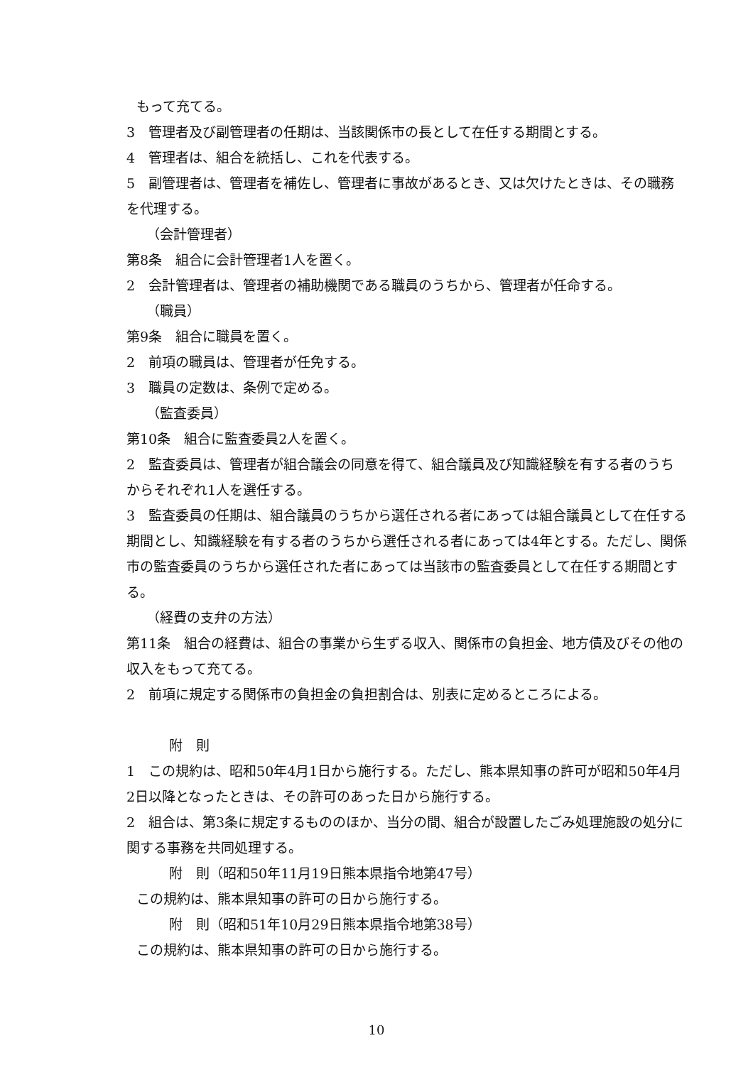もって充てる。
3　管理者及び副管理者の任期は、当該関係市の長として在任する期間とする。
4　管理者は、組合を統括し、これを代表する。
5　副管理者は、管理者を補佐し、管理者に事故があるとき、又は欠けたときは、その職務を代理する。
（会計管理者）
第8条　組合に会計管理者1人を置く。
2　会計管理者は、管理者の補助機関である職員のうちから、管理者が任命する。
（職員）
第9条　組合に職員を置く。
2　前項の職員は、管理者が任免する。
3　職員の定数は、条例で定める。
（監査委員）
第10条　組合に監査委員2人を置く。
2　監査委員は、管理者が組合議会の同意を得て、組合議員及び知識経験を有する者のうちからそれぞれ1人を選任する。
3　監査委員の任期は、組合議員のうちから選任される者にあっては組合議員として在任する期間とし、知識経験を有する者のうちから選任される者にあっては4年とする。ただし、関係市の監査委員のうちから選任された者にあっては当該市の監査委員として在任する期間とする。
（経費の支弁の方法）
第11条　組合の経費は、組合の事業から生ずる収入、関係市の負担金、地方債及びその他の収入をもって充てる。
2　前項に規定する関係市の負担金の負担割合は、別表に定めるところによる。
附　則
1　この規約は、昭和50年4月1日から施行する。ただし、熊本県知事の許可が昭和50年4月2日以降となったときは、その許可のあった日から施行する。
2　組合は、第3条に規定するもののほか、当分の間、組合が設置したごみ処理施設の処分に関する事務を共同処理する。
附　則（昭和50年11月19日熊本県指令地第47号）
この規約は、熊本県知事の許可の日から施行する。
附　則（昭和51年10月29日熊本県指令地第38号）
この規約は、熊本県知事の許可の日から施行する。
10